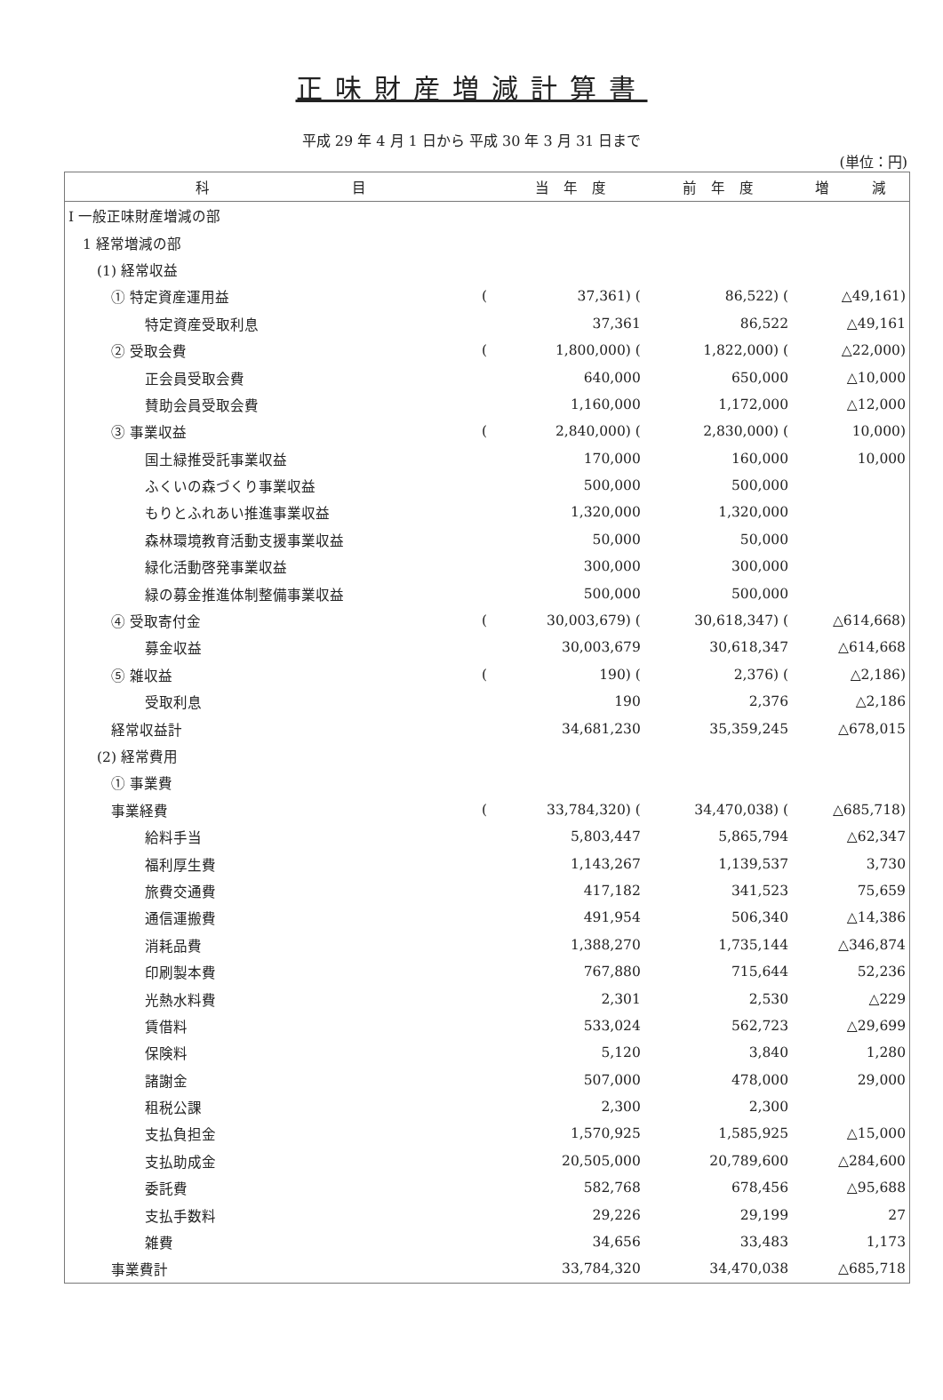正味財産増減計算書
平成 29 年 4 月 1 日から 平成 30 年 3 月 31 日まで
(単位：円)
| 科 目 | | 当 年 度 | 前 年 度 | 増 減 |
| --- | --- | --- | --- | --- |
| Ⅰ 一般正味財産増減の部 | | | | |
| 1 経常増減の部 | | | | |
| (1) 経常収益 | | | | |
| ① 特定資産運用益 | ( | 37,361) ( | 86,522) ( | △49,161) |
| 特定資産受取利息 | | 37,361 | 86,522 | △49,161 |
| ② 受取会費 | ( | 1,800,000) ( | 1,822,000) ( | △22,000) |
| 正会員受取会費 | | 640,000 | 650,000 | △10,000 |
| 賛助会員受取会費 | | 1,160,000 | 1,172,000 | △12,000 |
| ③ 事業収益 | ( | 2,840,000) ( | 2,830,000) ( | 10,000) |
| 国土緑推受託事業収益 | | 170,000 | 160,000 | 10,000 |
| ふくいの森づくり事業収益 | | 500,000 | 500,000 | |
| もりとふれあい推進事業収益 | | 1,320,000 | 1,320,000 | |
| 森林環境教育活動支援事業収益 | | 50,000 | 50,000 | |
| 緑化活動啓発事業収益 | | 300,000 | 300,000 | |
| 緑の募金推進体制整備事業収益 | | 500,000 | 500,000 | |
| ④ 受取寄付金 | ( | 30,003,679) ( | 30,618,347) ( | △614,668) |
| 募金収益 | | 30,003,679 | 30,618,347 | △614,668 |
| ⑤ 雑収益 | ( | 190) ( | 2,376) ( | △2,186) |
| 受取利息 | | 190 | 2,376 | △2,186 |
| 経常収益計 | | 34,681,230 | 35,359,245 | △678,015 |
| (2) 経常費用 | | | | |
| ① 事業費 | | | | |
| 事業経費 | ( | 33,784,320) ( | 34,470,038) ( | △685,718) |
| 給料手当 | | 5,803,447 | 5,865,794 | △62,347 |
| 福利厚生費 | | 1,143,267 | 1,139,537 | 3,730 |
| 旅費交通費 | | 417,182 | 341,523 | 75,659 |
| 通信運搬費 | | 491,954 | 506,340 | △14,386 |
| 消耗品費 | | 1,388,270 | 1,735,144 | △346,874 |
| 印刷製本費 | | 767,880 | 715,644 | 52,236 |
| 光熱水料費 | | 2,301 | 2,530 | △229 |
| 賃借料 | | 533,024 | 562,723 | △29,699 |
| 保険料 | | 5,120 | 3,840 | 1,280 |
| 諸謝金 | | 507,000 | 478,000 | 29,000 |
| 租税公課 | | 2,300 | 2,300 | |
| 支払負担金 | | 1,570,925 | 1,585,925 | △15,000 |
| 支払助成金 | | 20,505,000 | 20,789,600 | △284,600 |
| 委託費 | | 582,768 | 678,456 | △95,688 |
| 支払手数料 | | 29,226 | 29,199 | 27 |
| 雑費 | | 34,656 | 33,483 | 1,173 |
| 事業費計 | | 33,784,320 | 34,470,038 | △685,718 |